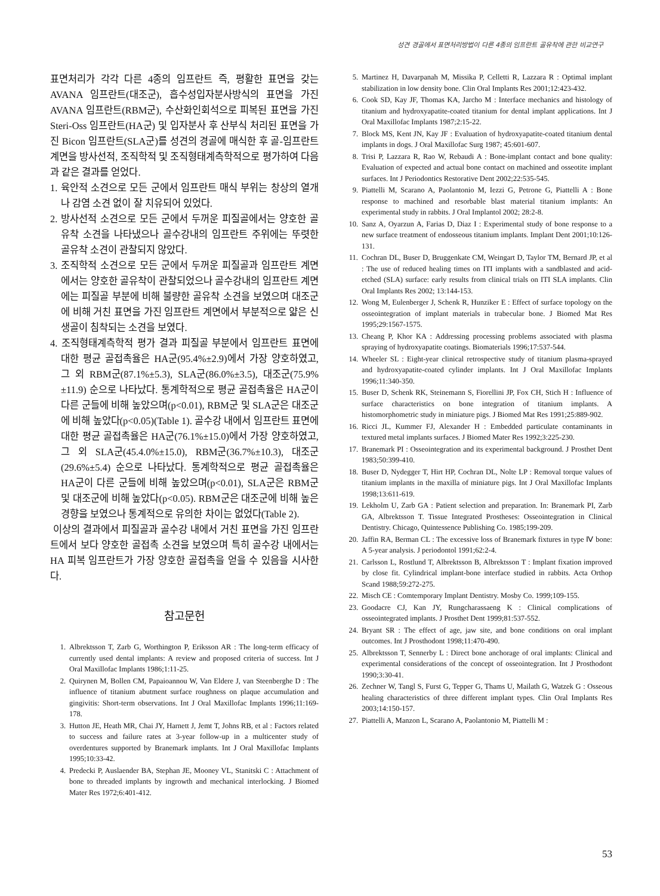성견 경골에서 표면처리방법이 다른 4종의 임프란트 골유착에 관한 비교연구
표면처리가 각각 다른 4종의 임프란트 즉, 평활한 표면을 갖는 AVANA 임프란트(대조군), 흡수성입자분사방식의 표면을 가진 AVANA 임프란트(RBM군), 수산화인회석으로 피복된 표면을 가진 Steri-Oss 임프란트(HA군) 및 입자분사 후 산부식 처리된 표면을 가진 Bicon 임프란트(SLA군)를 성견의 경골에 매식한 후 골-임프란트 계면을 방사선적, 조직학적 및 조직형태계측학적으로 평가하여 다음과 같은 결과를 얻었다.
1. 육안적 소견으로 모든 군에서 임프란트 매식 부위는 창상의 열개나 감염 소견 없이 잘 치유되어 있었다.
2. 방사선적 소견으로 모든 군에서 두꺼운 피질골에서는 양호한 골유착 소견을 나타냈으나 골수강내의 임프란트 주위에는 뚜렷한 골유착 소견이 관찰되지 않았다.
3. 조직학적 소견으로 모든 군에서 두꺼운 피질골과 임프란트 계면에서는 양호한 골유착이 관찰되었으나 골수강내의 임프란트 계면에는 피질골 부분에 비해 불량한 골유착 소견을 보였으며 대조군에 비해 거친 표면을 가진 임프란트 계면에서 부분적으로 얇은 신생골이 침착되는 소견을 보였다.
4. 조직형태계측학적 평가 결과 피질골 부분에서 임프란트 표면에 대한 평균 골접촉율은 HA군(95.4%±2.9)에서 가장 양호하였고, 그 외 RBM군(87.1%±5.3), SLA군(86.0%±3.5), 대조군(75.9%±11.9) 순으로 나타났다. 통계학적으로 평균 골접촉율은 HA군이 다른 군들에 비해 높았으며(p<0.01), RBM군 및 SLA군은 대조군에 비해 높았다(p<0.05)(Table 1). 골수강 내에서 임프란트 표면에 대한 평균 골접촉율은 HA군(76.1%±15.0)에서 가장 양호하였고, 그 외 SLA군(45.4.0%±15.0), RBM군(36.7%±10.3), 대조군(29.6%±5.4) 순으로 나타났다. 통계학적으로 평균 골접촉율은 HA군이 다른 군들에 비해 높았으며(p<0.01), SLA군은 RBM군 및 대조군에 비해 높았다(p<0.05). RBM군은 대조군에 비해 높은 경향을 보였으나 통계적으로 유의한 차이는 없었다(Table 2).
이상의 결과에서 피질골과 골수강 내에서 거친 표면을 가진 임프란트에서 보다 양호한 골접촉 소견을 보였으며 특히 골수강 내에서는 HA 피복 임프란트가 가장 양호한 골접촉을 얻을 수 있음을 시사한다.
참고문헌
1. Albrektsson T, Zarb G, Worthington P, Eriksson AR : The long-term efficacy of currently used dental implants: A review and proposed criteria of success. Int J Oral Maxillofac Implants 1986;1:11-25.
2. Quirynen M, Bollen CM, Papaioannou W, Van Eldere J, van Steenberghe D : The influence of titanium abutment surface roughness on plaque accumulation and gingivitis: Short-term observations. Int J Oral Maxillofac Implants 1996;11:169-178.
3. Hutton JE, Heath MR, Chai JY, Harnett J, Jemt T, Johns RB, et al : Factors related to success and failure rates at 3-year follow-up in a multicenter study of overdentures supported by Branemark implants. Int J Oral Maxillofac Implants 1995;10:33-42.
4. Predecki P, Auslaender BA, Stephan JE, Mooney VL, Stanitski C : Attachment of bone to threaded implants by ingrowth and mechanical interlocking. J Biomed Mater Res 1972;6:401-412.
5. Martinez H, Davarpanah M, Missika P, Celletti R, Lazzara R : Optimal implant stabilization in low density bone. Clin Oral Implants Res 2001;12:423-432.
6. Cook SD, Kay JF, Thomas KA, Jarcho M : Interface mechanics and histology of titanium and hydroxyapatite-coated titanium for dental implant applications. Int J Oral Maxillofac Implants 1987;2:15-22.
7. Block MS, Kent JN, Kay JF : Evaluation of hydroxyapatite-coated titanium dental implants in dogs. J Oral Maxillofac Surg 1987; 45:601-607.
8. Trisi P, Lazzara R, Rao W, Rebaudi A : Bone-implant contact and bone quality: Evaluation of expected and actual bone contact on machined and osseotite implant surfaces. Int J Periodontics Restorative Dent 2002;22:535-545.
9. Piattelli M, Scarano A, Paolantonio M, Iezzi G, Petrone G, Piattelli A : Bone response to machined and resorbable blast material titanium implants: An experimental study in rabbits. J Oral Implantol 2002; 28:2-8.
10. Sanz A, Oyarzun A, Farias D, Diaz I : Experimental study of bone response to a new surface treatment of endosseous titanium implants. Implant Dent 2001;10:126-131.
11. Cochran DL, Buser D, Bruggenkate CM, Weingart D, Taylor TM, Bernard JP, et al : The use of reduced healing times on ITI implants with a sandblasted and acid-etched (SLA) surface: early results from clinical trials on ITI SLA implants. Clin Oral Implants Res 2002; 13:144-153.
12. Wong M, Eulenberger J, Schenk R, Hunziker E : Effect of surface topology on the osseointegration of implant materials in trabecular bone. J Biomed Mat Res 1995;29:1567-1575.
13. Cheang P, Khor KA : Addressing processing problems associated with plasma spraying of hydroxyapatite coatings. Biomaterials 1996;17:537-544.
14. Wheeler SL : Eight-year clinical retrospective study of titanium plasma-sprayed and hydroxyapatite-coated cylinder implants. Int J Oral Maxillofac Implants 1996;11:340-350.
15. Buser D, Schenk RK, Steinemann S, Fiorellini JP, Fox CH, Stich H : Influence of surface characteristics on bone integration of titanium implants. A histomorphometric study in miniature pigs. J Biomed Mat Res 1991;25:889-902.
16. Ricci JL, Kummer FJ, Alexander H : Embedded particulate contaminants in textured metal implants surfaces. J Biomed Mater Res 1992;3:225-230.
17. Branemark PI : Osseointegration and its experimental background. J Prosthet Dent 1983;50:399-410.
18. Buser D, Nydegger T, Hirt HP, Cochran DL, Nolte LP : Removal torque values of titanium implants in the maxilla of miniature pigs. Int J Oral Maxillofac Implants 1998;13:611-619.
19. Lekholm U, Zarb GA : Patient selection and preparation. In: Branemark PI, Zarb GA, Albrektsson T. Tissue Integrated Prostheses: Osseointegration in Clinical Dentistry. Chicago, Quintessence Publishing Co. 1985;199-209.
20. Jaffin RA, Berman CL : The excessive loss of Branemark fixtures in type Ⅳ bone: A 5-year analysis. J periodontol 1991;62:2-4.
21. Carlsson L, Rostlund T, Albrektsson B, Albrektsson T : Implant fixation improved by close fit. Cylindrical implant-bone interface studied in rabbits. Acta Orthop Scand 1988;59:272-275.
22. Misch CE : Comtemporary Implant Dentistry. Mosby Co. 1999;109-155.
23. Goodacre CJ, Kan JY, Rungcharassaeng K : Clinical complications of osseointegrated implants. J Prosthet Dent 1999;81:537-552.
24. Bryant SR : The effect of age, jaw site, and bone conditions on oral implant outcomes. Int J Prosthodont 1998;11:470-490.
25. Albrektsson T, Sennerby L : Direct bone anchorage of oral implants: Clinical and experimental considerations of the concept of osseointegration. Int J Prosthodont 1990;3:30-41.
26. Zechner W, Tangl S, Furst G, Tepper G, Thams U, Mailath G, Watzek G : Osseous healing characteristics of three different implant types. Clin Oral Implants Res 2003;14:150-157.
27. Piattelli A, Manzon L, Scarano A, Paolantonio M, Piattelli M :
53